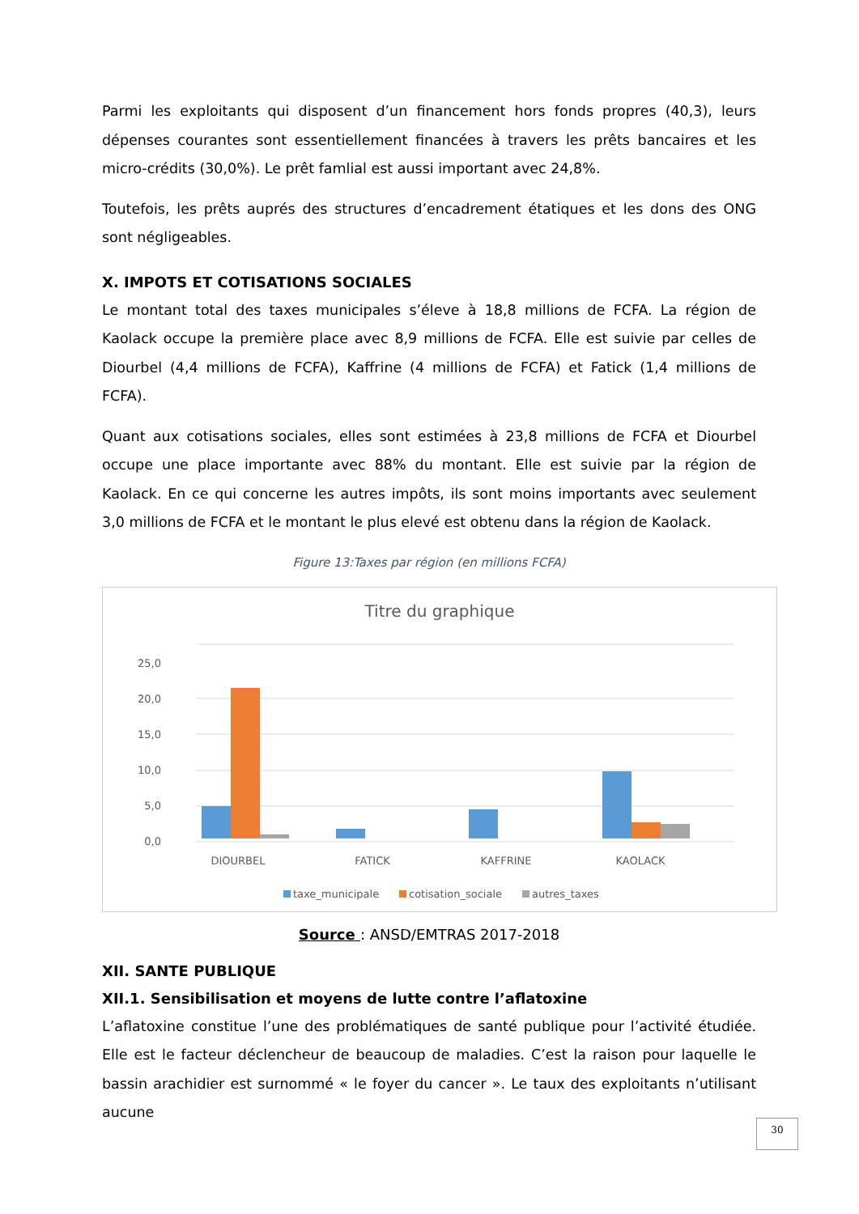Parmi les exploitants qui disposent d’un financement hors fonds propres (40,3), leurs dépenses courantes sont essentiellement financées à travers les prêts bancaires et les micro-crédits (30,0%). Le prêt famlial est aussi important avec 24,8%.
Toutefois, les prêts auprés des structures d’encadrement étatiques et les dons des ONG sont négligeables.
X. IMPOTS ET COTISATIONS SOCIALES
Le montant total des taxes municipales s’éleve à 18,8 millions de FCFA. La région de Kaolack occupe la première place avec 8,9 millions de FCFA. Elle est suivie par celles de Diourbel (4,4 millions de FCFA), Kaffrine (4 millions de FCFA) et Fatick (1,4 millions de FCFA).
Quant aux cotisations sociales, elles sont estimées à 23,8 millions de FCFA et Diourbel occupe une place importante avec 88% du montant. Elle est suivie par la région de Kaolack. En ce qui concerne les autres impôts, ils sont moins importants avec seulement 3,0 millions de FCFA et le montant le plus elevé est obtenu dans la région de Kaolack.
Figure 13:Taxes par région (en millions FCFA)
Titre du graphique
0,0
5,0
10,0
15,0
20,0
25,0
DIOURBEL
FATICK
KAFFRINE
KAOLACK
taxe_municipale
cotisation_sociale
autres_taxes
Source : ANSD/EMTRAS 2017-2018
XII. SANTE PUBLIQUE
XII.1. Sensibilisation et moyens de lutte contre l’aflatoxine
L’aflatoxine constitue l’une des problématiques de santé publique pour l’activité étudiée. Elle est le facteur déclencheur de beaucoup de maladies. C’est la raison pour laquelle le bassin arachidier est surnommé « le foyer du cancer ». Le taux des exploitants n’utilisant aucune
30